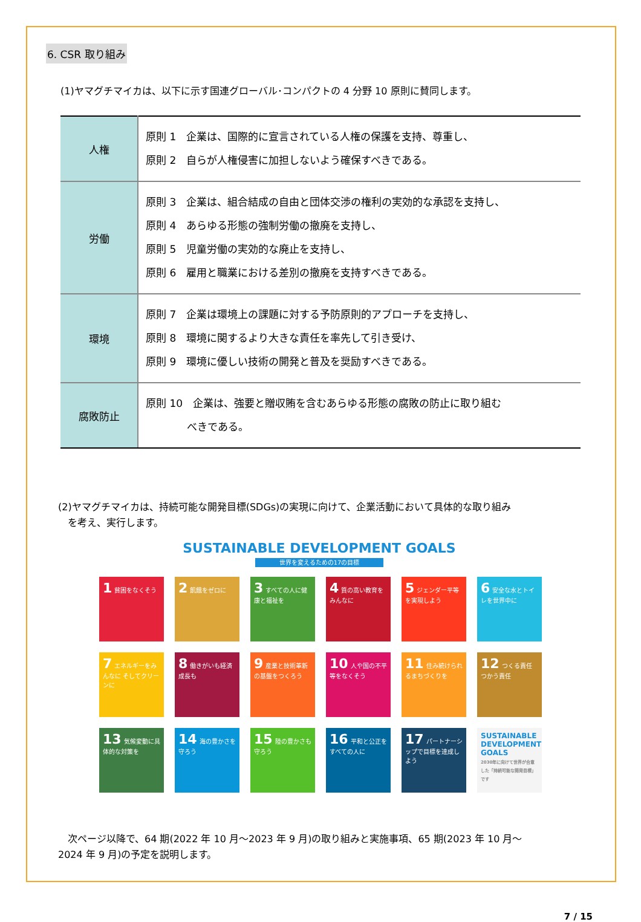6. CSR 取り組み
(1)ヤマグチマイカは、以下に示す国連グローバル･コンパクトの 4 分野 10 原則に賛同します。
| 人権 | 原則 1 企業は、国際的に宣言されている人権の保護を支持、尊重し、 原則 2 自らが人権侵害に加担しないよう確保すべきである。 |
| 労働 | 原則 3 企業は、組合結成の自由と団体交渉の権利の実効的な承認を支持し、 原則 4 あらゆる形態の強制労働の撤廃を支持し、 原則 5 児童労働の実効的な廃止を支持し、 原則 6 雇用と職業における差別の撤廃を支持すべきである。 |
| 環境 | 原則 7 企業は環境上の課題に対する予防原則的アプローチを支持し、 原則 8 環境に関するより大きな責任を率先して引き受け、 原則 9 環境に優しい技術の開発と普及を奨励すべきである。 |
| 腐敗防止 | 原則 10 企業は、強要と贈収賄を含むあらゆる形態の腐敗の防止に取り組む べきである。 |
(2)ヤマグチマイカは、持続可能な開発目標(SDGs)の実現に向けて、企業活動において具体的な取り組み
　を考え、実行します。
SUSTAINABLE DEVELOPMENT GOALS
世界を変えるための17の目標
1 貧困をなくそう
2 飢餓をゼロに
3 すべての人に健康と福祉を
4 質の高い教育をみんなに
5 ジェンダー平等を実現しよう
6 安全な水とトイレを世界中に
7 エネルギーをみんなに そしてクリーンに
8 働きがいも経済成長も
9 産業と技術革新の基盤をつくろう
10 人や国の不平等をなくそう
11 住み続けられるまちづくりを
12 つくる責任 つかう責任
13 気候変動に具体的な対策を
14 海の豊かさを守ろう
15 陸の豊かさも守ろう
16 平和と公正をすべての人に
17 パートナーシップで目標を達成しよう
SUSTAINABLE DEVELOPMENT GOALS
2030年に向けて世界が合意した「持続可能な開発目標」です
　次ページ以降で、64 期(2022 年 10 月～2023 年 9 月)の取り組みと実施事項、65 期(2023 年 10 月～
2024 年 9 月)の予定を説明します。
7 / 15